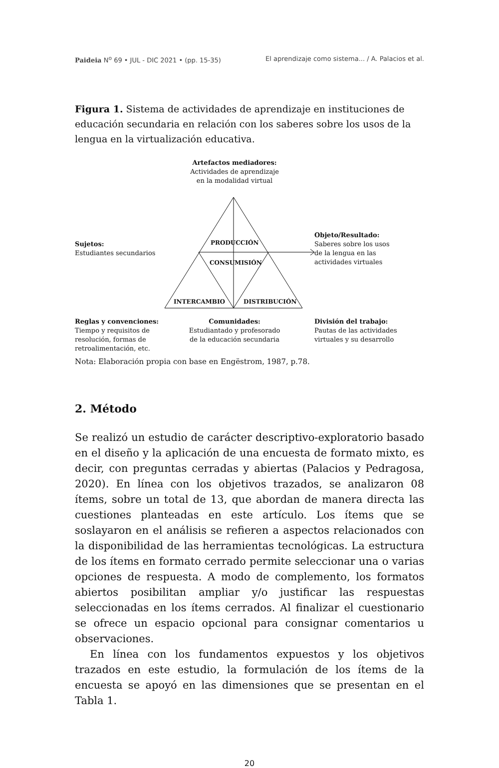Paideia N<sup>o</sup> 69 • JUL - DIC 2021 • (pp. 15-35) El aprendizaje como sistema... / A. Palacios et al.
Figura 1. Sistema de actividades de aprendizaje en instituciones de educación secundaria en relación con los saberes sobre los usos de la lengua en la virtualización educativa.
Artefactos mediadores:
Actividades de aprendizaje
en la modalidad virtual
Sujetos:
Estudiantes secundarios
Objeto/Resultado:
Saberes sobre los usos
de la lengua en las
actividades virtuales
PRODUCCIÓN
CONSUMISIÓN
INTERCAMBIO DISTRIBUCIÓN
Reglas y convenciones:
Tiempo y requisitos de
resolución, formas de
retroalimentación, etc.
Comunidades:
Estudiantado y profesorado
de la educación secundaria
División del trabajo:
Pautas de las actividades
virtuales y su desarrollo
Nota: Elaboración propia con base en Engëstrom, 1987, p.78.
2. Método
Se realizó un estudio de carácter descriptivo-exploratorio basado en el diseño y la aplicación de una encuesta de formato mixto, es decir, con preguntas cerradas y abiertas (Palacios y Pedragosa, 2020). En línea con los objetivos trazados, se analizaron 08 ítems, sobre un total de 13, que abordan de manera directa las cuestiones planteadas en este artículo. Los ítems que se soslayaron en el análisis se refieren a aspectos relacionados con la disponibilidad de las herramientas tecnológicas. La estructura de los ítems en formato cerrado permite seleccionar una o varias opciones de respuesta. A modo de complemento, los formatos abiertos posibilitan ampliar y/o justificar las respuestas seleccionadas en los ítems cerrados. Al finalizar el cuestionario se ofrece un espacio opcional para consignar comentarios u observaciones.
En línea con los fundamentos expuestos y los objetivos trazados en este estudio, la formulación de los ítems de la encuesta se apoyó en las dimensiones que se presentan en el Tabla 1.
20